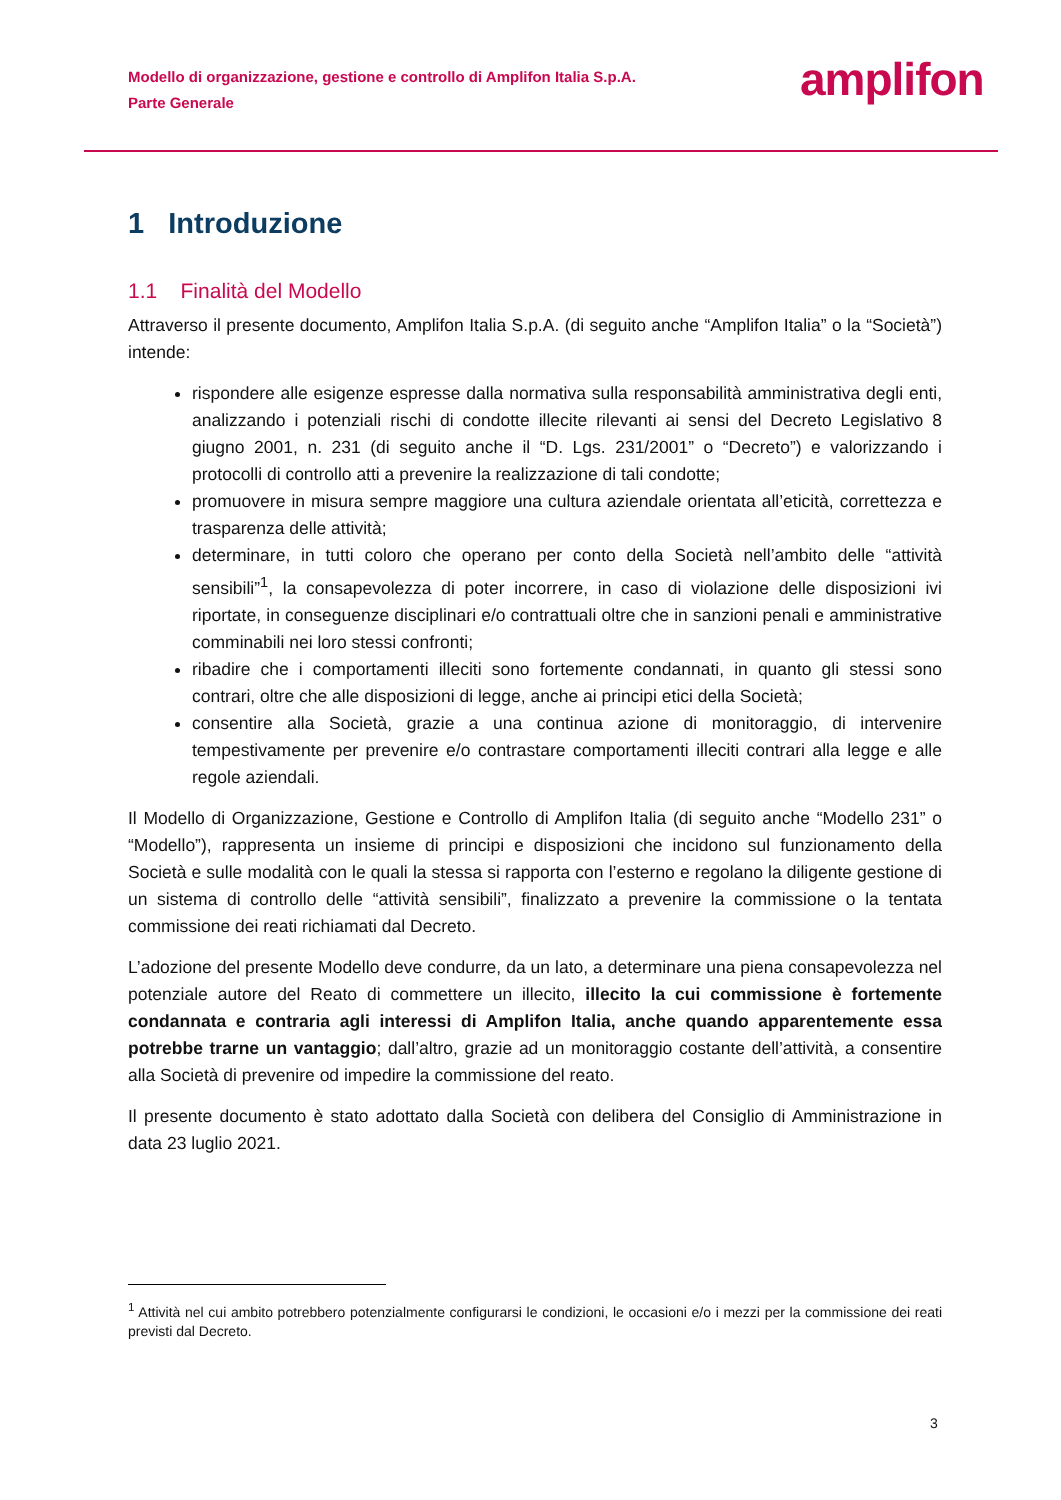Modello di organizzazione, gestione e controllo di Amplifon Italia S.p.A.
Parte Generale
amplifon
1 Introduzione
1.1 Finalità del Modello
Attraverso il presente documento, Amplifon Italia S.p.A. (di seguito anche “Amplifon Italia” o la “Società”) intende:
rispondere alle esigenze espresse dalla normativa sulla responsabilità amministrativa degli enti, analizzando i potenziali rischi di condotte illecite rilevanti ai sensi del Decreto Legislativo 8 giugno 2001, n. 231 (di seguito anche il “D. Lgs. 231/2001” o “Decreto”) e valorizzando i protocolli di controllo atti a prevenire la realizzazione di tali condotte;
promuovere in misura sempre maggiore una cultura aziendale orientata all’eticità, correttezza e trasparenza delle attività;
determinare, in tutti coloro che operano per conto della Società nell’ambito delle “attività sensibili”<sup>1</sup>, la consapevolezza di poter incorrere, in caso di violazione delle disposizioni ivi riportate, in conseguenze disciplinari e/o contrattuali oltre che in sanzioni penali e amministrative comminabili nei loro stessi confronti;
ribadire che i comportamenti illeciti sono fortemente condannati, in quanto gli stessi sono contrari, oltre che alle disposizioni di legge, anche ai principi etici della Società;
consentire alla Società, grazie a una continua azione di monitoraggio, di intervenire tempestivamente per prevenire e/o contrastare comportamenti illeciti contrari alla legge e alle regole aziendali.
Il Modello di Organizzazione, Gestione e Controllo di Amplifon Italia (di seguito anche “Modello 231” o “Modello”), rappresenta un insieme di principi e disposizioni che incidono sul funzionamento della Società e sulle modalità con le quali la stessa si rapporta con l’esterno e regolano la diligente gestione di un sistema di controllo delle “attività sensibili”, finalizzato a prevenire la commissione o la tentata commissione dei reati richiamati dal Decreto.
L’adozione del presente Modello deve condurre, da un lato, a determinare una piena consapevolezza nel potenziale autore del Reato di commettere un illecito, illecito la cui commissione è fortemente condannata e contraria agli interessi di Amplifon Italia, anche quando apparentemente essa potrebbe trarne un vantaggio; dall’altro, grazie ad un monitoraggio costante dell’attività, a consentire alla Società di prevenire od impedire la commissione del reato.
Il presente documento è stato adottato dalla Società con delibera del Consiglio di Amministrazione in data 23 luglio 2021.
<sup>1</sup> Attività nel cui ambito potrebbero potenzialmente configurarsi le condizioni, le occasioni e/o i mezzi per la commissione dei reati previsti dal Decreto.
3